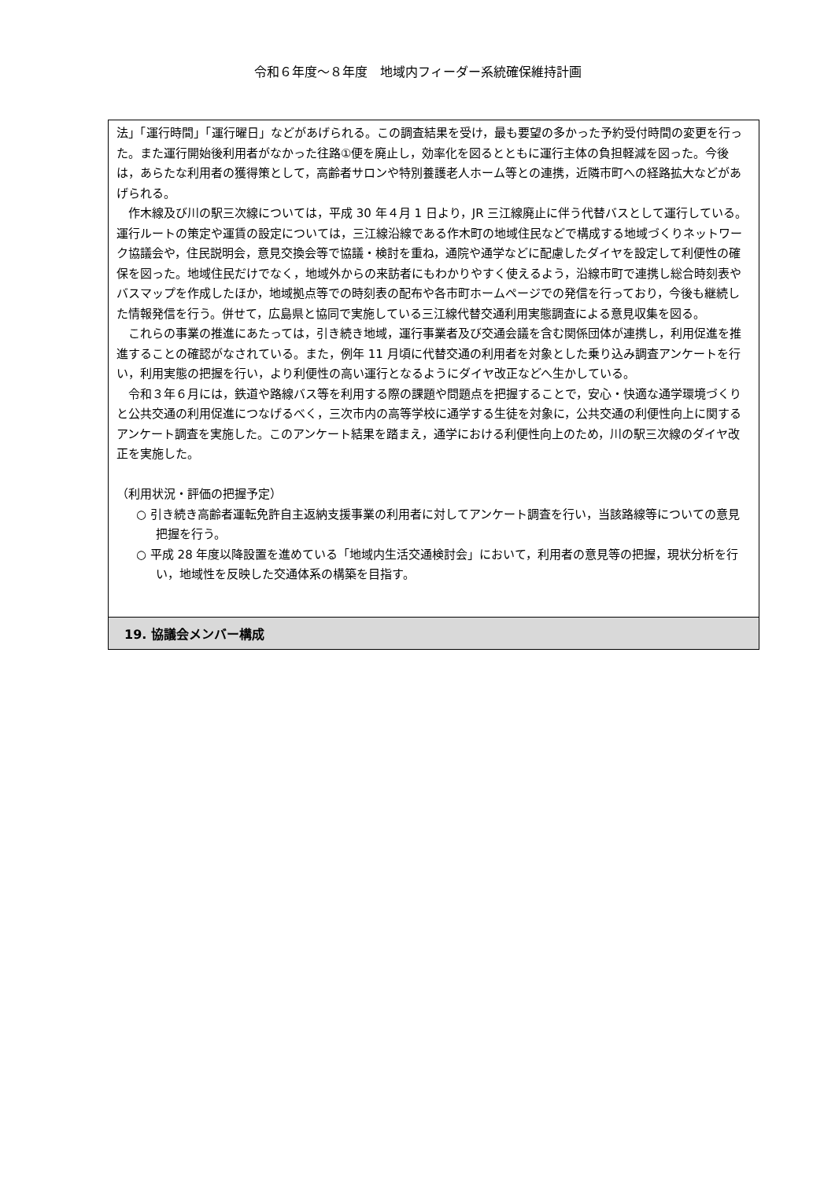令和６年度～８年度　地域内フィーダー系統確保維持計画
法」「運行時間」「運行曜日」などがあげられる。この調査結果を受け，最も要望の多かった予約受付時間の変更を行った。また運行開始後利用者がなかった往路①便を廃止し，効率化を図るとともに運行主体の負担軽減を図った。今後は，あらたな利用者の獲得策として，高齢者サロンや特別養護老人ホーム等との連携，近隣市町への経路拡大などがあげられる。
作木線及び川の駅三次線については，平成 30 年４月 1 日より，JR 三江線廃止に伴う代替バスとして運行している。運行ルートの策定や運賃の設定については，三江線沿線である作木町の地域住民などで構成する地域づくりネットワーク協議会や，住民説明会，意見交換会等で協議・検討を重ね，通院や通学などに配慮したダイヤを設定して利便性の確保を図った。地域住民だけでなく，地域外からの来訪者にもわかりやすく使えるよう，沿線市町で連携し総合時刻表やバスマップを作成したほか，地域拠点等での時刻表の配布や各市町ホームページでの発信を行っており，今後も継続した情報発信を行う。併せて，広島県と協同で実施している三江線代替交通利用実態調査による意見収集を図る。
これらの事業の推進にあたっては，引き続き地域，運行事業者及び交通会議を含む関係団体が連携し，利用促進を推進することの確認がなされている。また，例年 11 月頃に代替交通の利用者を対象とした乗り込み調査アンケートを行い，利用実態の把握を行い，より利便性の高い運行となるようにダイヤ改正などへ生かしている。
令和３年６月には，鉄道や路線バス等を利用する際の課題や問題点を把握することで，安心・快適な通学環境づくりと公共交通の利用促進につなげるべく，三次市内の高等学校に通学する生徒を対象に，公共交通の利便性向上に関するアンケート調査を実施した。このアンケート結果を踏まえ，通学における利便性向上のため，川の駅三次線のダイヤ改正を実施した。
（利用状況・評価の把握予定）
○ 引き続き高齢者運転免許自主返納支援事業の利用者に対してアンケート調査を行い，当該路線等についての意見把握を行う。
○ 平成 28 年度以降設置を進めている「地域内生活交通検討会」において，利用者の意見等の把握，現状分析を行い，地域性を反映した交通体系の構築を目指す。
19. 協議会メンバー構成